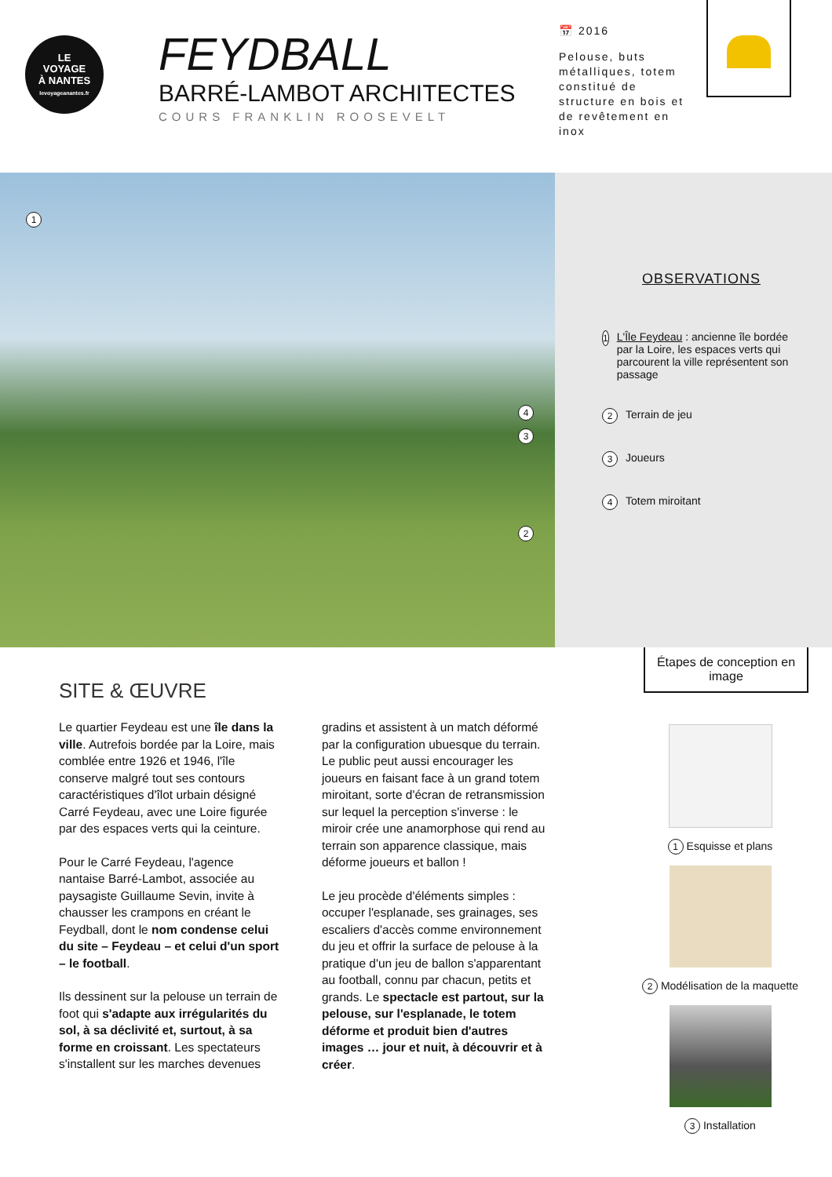LE
VOYAGE
À NANTES
levoyageanantes.fr
FEYDBALL
BARRÉ-LAMBOT ARCHITECTES
COURS FRANKLIN ROOSEVELT
📅 2016
Pelouse, buts métalliques, totem constitué de structure en bois et de revêtement en inox
1
2
3
4
OBSERVATIONS
1 L'Île Feydeau : ancienne île bordée par la Loire, les espaces verts qui parcourent la ville représentent son passage
2 Terrain de jeu
3 Joueurs
4 Totem miroitant
SITE & ŒUVRE
Le quartier Feydeau est une île dans la ville. Autrefois bordée par la Loire, mais comblée entre 1926 et 1946, l'île conserve malgré tout ses contours caractéristiques d'îlot urbain désigné Carré Feydeau, avec une Loire figurée par des espaces verts qui la ceinture.
Pour le Carré Feydeau, l'agence nantaise Barré-Lambot, associée au paysagiste Guillaume Sevin, invite à chausser les crampons en créant le Feydball, dont le nom condense celui du site – Feydeau – et celui d'un sport – le football.
Ils dessinent sur la pelouse un terrain de foot qui s'adapte aux irrégularités du sol, à sa déclivité et, surtout, à sa forme en croissant. Les spectateurs s'installent sur les marches devenues gradins et assistent à un match déformé par la configuration ubuesque du terrain. Le public peut aussi encourager les joueurs en faisant face à un grand totem miroitant, sorte d'écran de retransmission sur lequel la perception s'inverse : le miroir crée une anamorphose qui rend au terrain son apparence classique, mais déforme joueurs et ballon !
Le jeu procède d'éléments simples : occuper l'esplanade, ses grainages, ses escaliers d'accès comme environnement du jeu et offrir la surface de pelouse à la pratique d'un jeu de ballon s'apparentant au football, connu par chacun, petits et grands. Le spectacle est partout, sur la pelouse, sur l'esplanade, le totem déforme et produit bien d'autres images … jour et nuit, à découvrir et à créer.
Étapes de conception en image
1 Esquisse et plans
2 Modélisation de la maquette
3 Installation